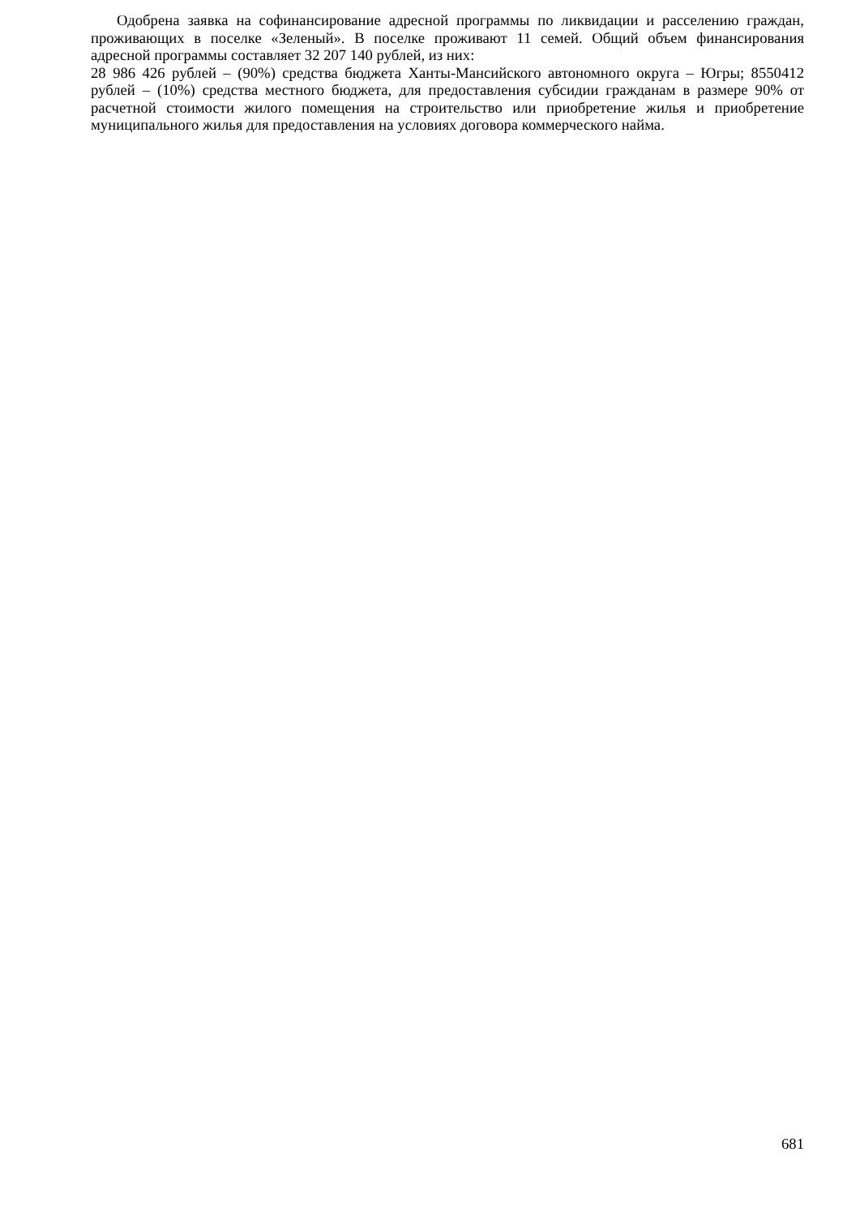Одобрена заявка на софинансирование адресной программы по ликвидации и расселению граждан, проживающих в поселке «Зеленый». В поселке проживают 11 семей. Общий объем финансирования адресной программы составляет 32 207 140 рублей, из них:
28 986 426 рублей – (90%) средства бюджета Ханты-Мансийского автономного округа – Югры; 8550412 рублей – (10%) средства местного бюджета, для предоставления субсидии гражданам в размере 90% от расчетной стоимости жилого помещения на строительство или приобретение жилья и приобретение муниципального жилья для предоставления на условиях договора коммерческого найма.
681